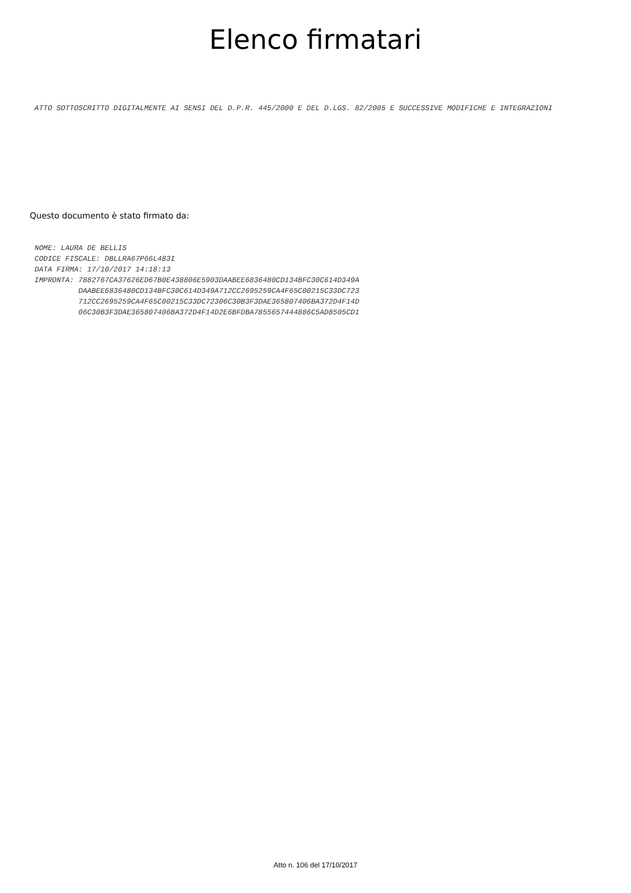Elenco firmatari
ATTO SOTTOSCRITTO DIGITALMENTE AI SENSI DEL D.P.R. 445/2000 E DEL D.LGS. 82/2005 E SUCCESSIVE MODIFICHE E INTEGRAZIONI
Questo documento è stato firmato da:
NOME: LAURA DE BELLIS
CODICE FISCALE: DBLLRA67P66L483I
DATA FIRMA: 17/10/2017 14:18:13
IMPRONTA: 7882767CA37626ED67B0E438806E5903DAABEE6836480CD134BFC30C614D349A
          DAABEE6836480CD134BFC30C614D349A712CC2695259CA4F65C00215C33DC723
          712CC2695259CA4F65C00215C33DC72306C30B3F3DAE365807406BA372D4F14D
          06C30B3F3DAE365807406BA372D4F14D2E6BFDBA7855657444886C5AD8505CD1
Atto n. 106 del 17/10/2017